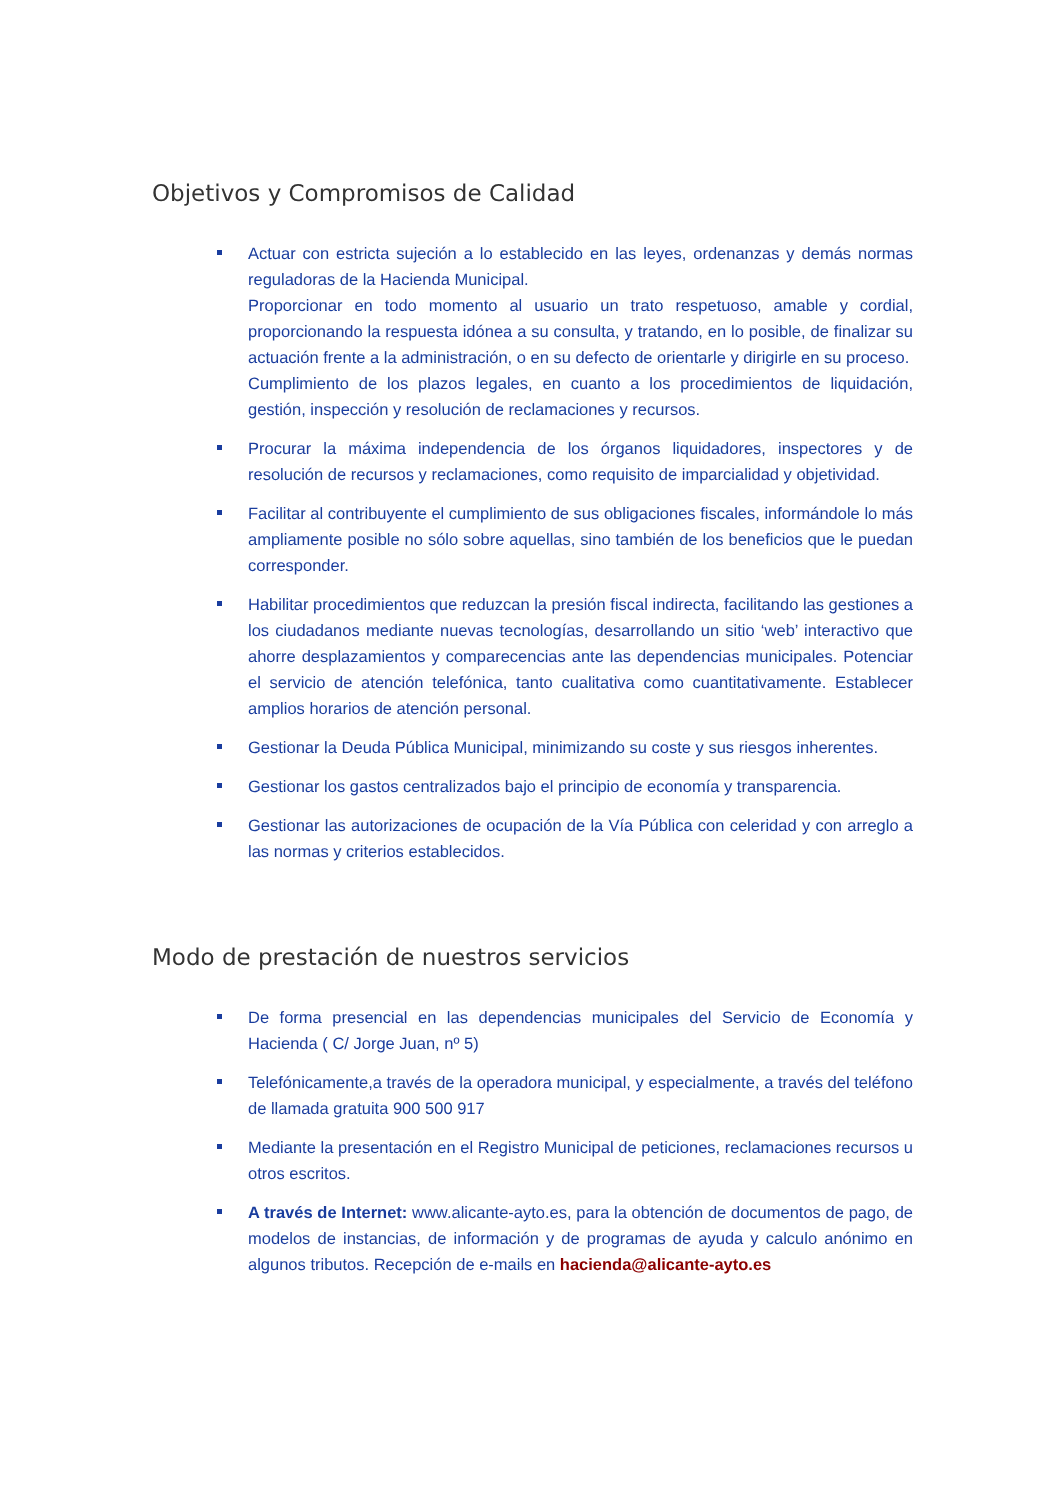Objetivos y Compromisos de Calidad
Actuar con estricta sujeción a lo establecido en las leyes, ordenanzas y demás normas reguladoras de la Hacienda Municipal.
Proporcionar en todo momento al usuario un trato respetuoso, amable y cordial, proporcionando la respuesta idónea a su consulta, y tratando, en lo posible, de finalizar su actuación frente a la administración, o en su defecto de orientarle y dirigirle en su proceso.
Cumplimiento de los plazos legales, en cuanto a los procedimientos de liquidación, gestión, inspección y resolución de reclamaciones y recursos.
Procurar la máxima independencia de los órganos liquidadores, inspectores y de resolución de recursos y reclamaciones, como requisito de imparcialidad y objetividad.
Facilitar al contribuyente el cumplimiento de sus obligaciones fiscales, informándole lo más ampliamente posible no sólo sobre aquellas, sino también de los beneficios que le puedan corresponder.
Habilitar procedimientos que reduzcan la presión fiscal indirecta, facilitando las gestiones a los ciudadanos mediante nuevas tecnologías, desarrollando un sitio ‘web’ interactivo que ahorre desplazamientos y comparecencias ante las dependencias municipales. Potenciar el servicio de atención telefónica, tanto cualitativa como cuantitativamente. Establecer amplios horarios de atención personal.
Gestionar la Deuda Pública Municipal, minimizando su coste y sus riesgos inherentes.
Gestionar los gastos centralizados bajo el principio de economía y transparencia.
Gestionar las autorizaciones de ocupación de la Vía Pública con celeridad y con arreglo a las normas y criterios establecidos.
Modo de prestación de nuestros servicios
De forma presencial en las dependencias municipales del Servicio de Economía y Hacienda ( C/ Jorge Juan, nº 5)
Telefónicamente,a través de la operadora municipal, y especialmente, a través del teléfono de llamada gratuita 900 500 917
Mediante la presentación en el Registro Municipal de peticiones, reclamaciones recursos u otros escritos.
A través de Internet: www.alicante-ayto.es, para la obtención de documentos de pago, de modelos de instancias, de información y de programas de ayuda y calculo anónimo en algunos tributos. Recepción de e-mails en hacienda@alicante-ayto.es